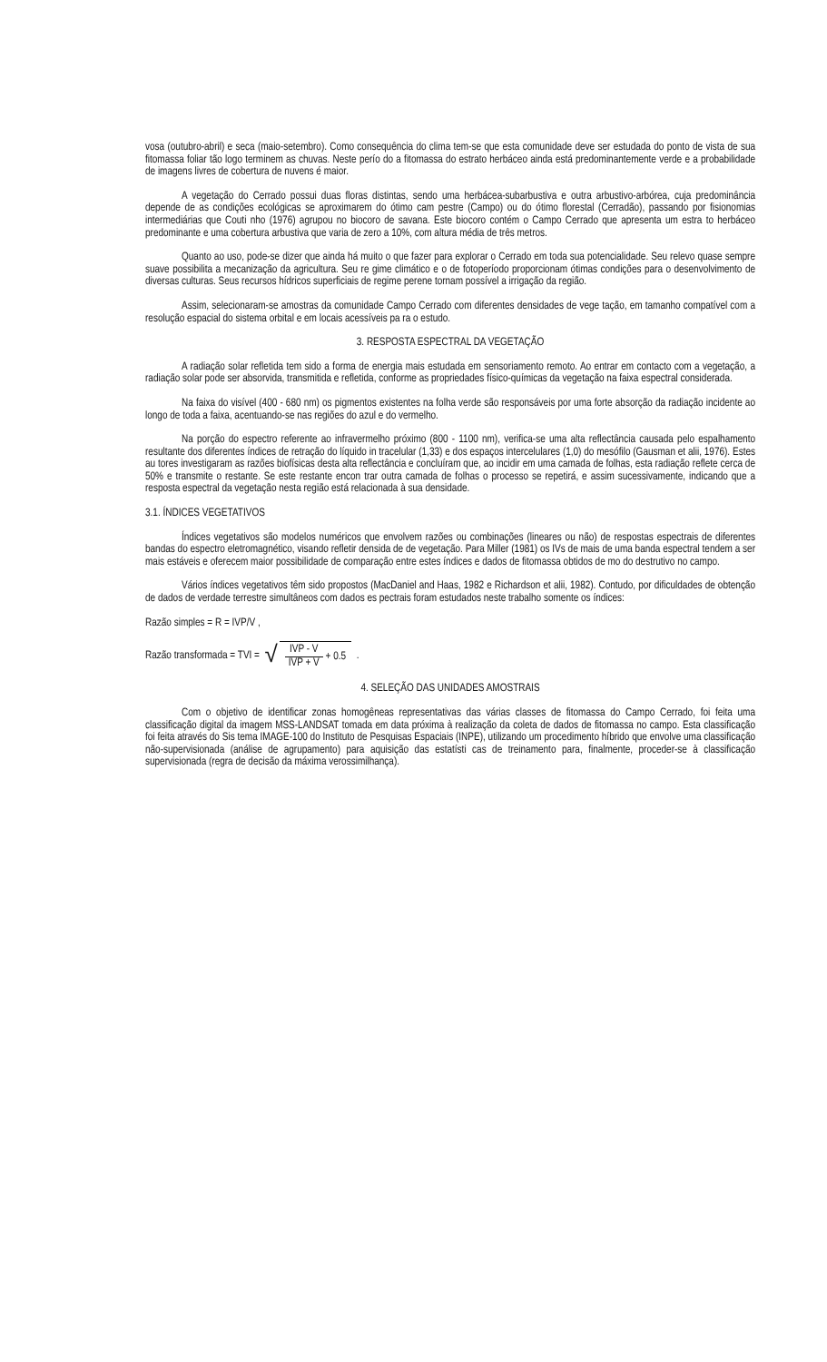vosa (outubro-abril) e seca (maio-setembro). Como consequência do clima tem-se que esta comunidade deve ser estudada do ponto de vista de sua fitomassa foliar tão logo terminem as chuvas. Neste perío do a fitomassa do estrato herbáceo ainda está predominantemente verde e a probabilidade de imagens livres de cobertura de nuvens é maior.
A vegetação do Cerrado possui duas floras distintas, sendo uma herbácea-subarbustiva e outra arbustivo-arbórea, cuja predominância depende de as condições ecológicas se aproximarem do ótimo cam pestre (Campo) ou do ótimo florestal (Cerradão), passando por fisionomias intermediárias que Couti nho (1976) agrupou no biocoro de savana. Este biocoro contém o Campo Cerrado que apresenta um estra to herbáceo predominante e uma cobertura arbustiva que varia de zero a 10%, com altura média de três metros.
Quanto ao uso, pode-se dizer que ainda há muito o que fazer para explorar o Cerrado em toda sua potencialidade. Seu relevo quase sempre suave possibilita a mecanização da agricultura. Seu re gime climático e o de fotoperíodo proporcionam ótimas condições para o desenvolvimento de diversas culturas. Seus recursos hídricos superficiais de regime perene tornam possível a irrigação da região.
Assim, selecionaram-se amostras da comunidade Campo Cerrado com diferentes densidades de vege tação, em tamanho compatível com a resolução espacial do sistema orbital e em locais acessíveis pa ra o estudo.
3. RESPOSTA ESPECTRAL DA VEGETAÇÃO
A radiação solar refletida tem sido a forma de energia mais estudada em sensoriamento remoto. Ao entrar em contacto com a vegetação, a radiação solar pode ser absorvida, transmitida e refletida, conforme as propriedades físico-químicas da vegetação na faixa espectral considerada.
Na faixa do visível (400 - 680 nm) os pigmentos existentes na folha verde são responsáveis por uma forte absorção da radiação incidente ao longo de toda a faixa, acentuando-se nas regiões do azul e do vermelho.
Na porção do espectro referente ao infravermelho próximo (800 - 1100 nm), verifica-se uma alta reflectância causada pelo espalhamento resultante dos diferentes índices de retração do líquido in tracelular (1,33) e dos espaços intercelulares (1,0) do mesófilo (Gausman et alii, 1976). Estes au tores investigaram as razões biofísicas desta alta reflectância e concluíram que, ao incidir em uma camada de folhas, esta radiação reflete cerca de 50% e transmite o restante. Se este restante encon trar outra camada de folhas o processo se repetirá, e assim sucessivamente, indicando que a resposta espectral da vegetação nesta região está relacionada à sua densidade.
3.1. ÍNDICES VEGETATIVOS
Índices vegetativos são modelos numéricos que envolvem razões ou combinações (lineares ou não) de respostas espectrais de diferentes bandas do espectro eletromagnético, visando refletir densida de de vegetação. Para Miller (1981) os IVs de mais de uma banda espectral tendem a ser mais estáveis e oferecem maior possibilidade de comparação entre estes índices e dados de fitomassa obtidos de mo do destrutivo no campo.
Vários índices vegetativos têm sido propostos (MacDaniel and Haas, 1982 e Richardson et alii, 1982). Contudo, por dificuldades de obtenção de dados de verdade terrestre simultâneos com dados es pectrais foram estudados neste trabalho somente os índices:
Razão simples = R = IVP/V ,
Razão transformada = TVI = √ IVP - V IVP + V + 0.5 .
4. SELEÇÃO DAS UNIDADES AMOSTRAIS
Com o objetivo de identificar zonas homogêneas representativas das várias classes de fitomassa do Campo Cerrado, foi feita uma classificação digital da imagem MSS-LANDSAT tomada em data próxima à realização da coleta de dados de fitomassa no campo. Esta classificação foi feita através do Sis tema IMAGE-100 do Instituto de Pesquisas Espaciais (INPE), utilizando um procedimento híbrido que envolve uma classificação não-supervisionada (análise de agrupamento) para aquisição das estatísti cas de treinamento para, finalmente, proceder-se à classificação supervisionada (regra de decisão da máxima verossimilhança).